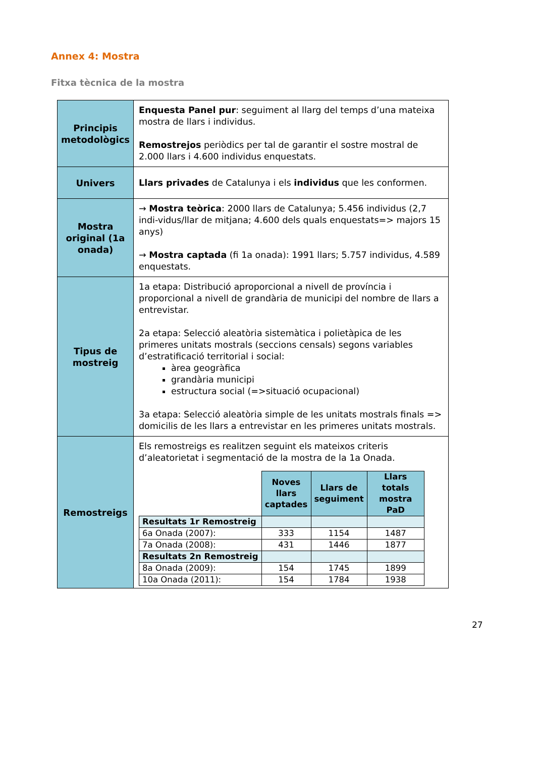Annex 4: Mostra
Fitxa tècnica de la mostra
| Principis metodològics | Enquesta Panel pur : seguiment al llarg del temps d’una mateixa mostra de llars i individus. Remostrejos periòdics per tal de garantir el sostre mostral de 2.000 llars i 4.600 individus enquestats. |
| Univers | Llars privades de Catalunya i els individus que les conformen. |
| Mostra original (1a onada) | → Mostra teòrica : 2000 llars de Catalunya; 5.456 individus (2,7 indi-vidus/llar de mitjana; 4.600 dels quals enquestats=> majors 15 anys) → Mostra captada (fi 1a onada): 1991 llars; 5.757 individus, 4.589 enquestats. |
| Tipus de mostreig | 1a etapa: Distribució aproporcional a nivell de província i proporcional a nivell de grandària de municipi del nombre de llars a entrevistar. 2a etapa: Selecció aleatòria sistemàtica i polietàpica de les primeres unitats mostrals (seccions censals) segons variables d’estratificació territorial i social: àrea geogràfica grandària municipi estructura social (=>situació ocupacional) 3a etapa: Selecció aleatòria simple de les unitats mostrals finals => domicilis de les llars a entrevistar en les primeres unitats mostrals. |
| Remostreigs | Els remostreigs es realitzen seguint els mateixos criteris d’aleatorietat i segmentació de la mostra de la 1a Onada. / / Noves llars captades / Llars de seguiment / Llars totals mostra PaD / / Resultats 1r Remostreig / / / / / 6a Onada (2007): / 333 / 1154 / 1487 / / 7a Onada (2008): / 431 / 1446 / 1877 / / Resultats 2n Remostreig / / / / / 8a Onada (2009): / 154 / 1745 / 1899 / / 10a Onada (2011): / 154 / 1784 / 1938 / |
27